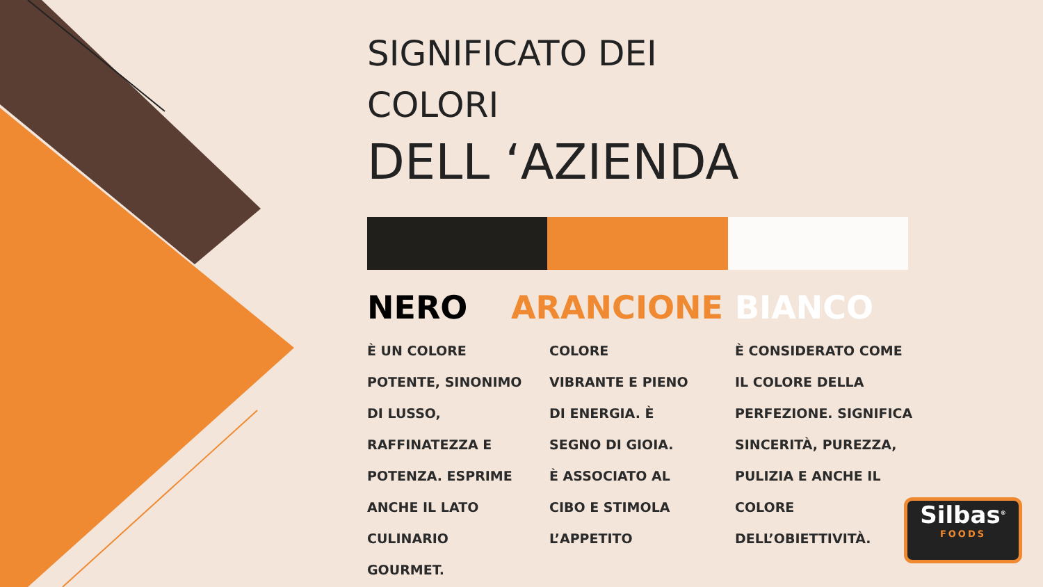SIGNIFICATO DEI
COLORI
DELL ‘AZIENDA
NERO
È UN COLORE
POTENTE, SINONIMO
DI LUSSO,
RAFFINATEZZA E
POTENZA. ESPRIME
ANCHE IL LATO
CULINARIO
GOURMET.
ARANCIONE
COLORE
VIBRANTE E PIENO
DI ENERGIA. È
SEGNO DI GIOIA.
È ASSOCIATO AL
CIBO E STIMOLA
L’APPETITO
BIANCO
È CONSIDERATO COME
IL COLORE DELLA
PERFEZIONE. SIGNIFICA
SINCERITÀ, PUREZZA,
PULIZIA E ANCHE IL
COLORE
DELL’OBIETTIVITÀ.
Silbas<sup>®</sup>
FOODS